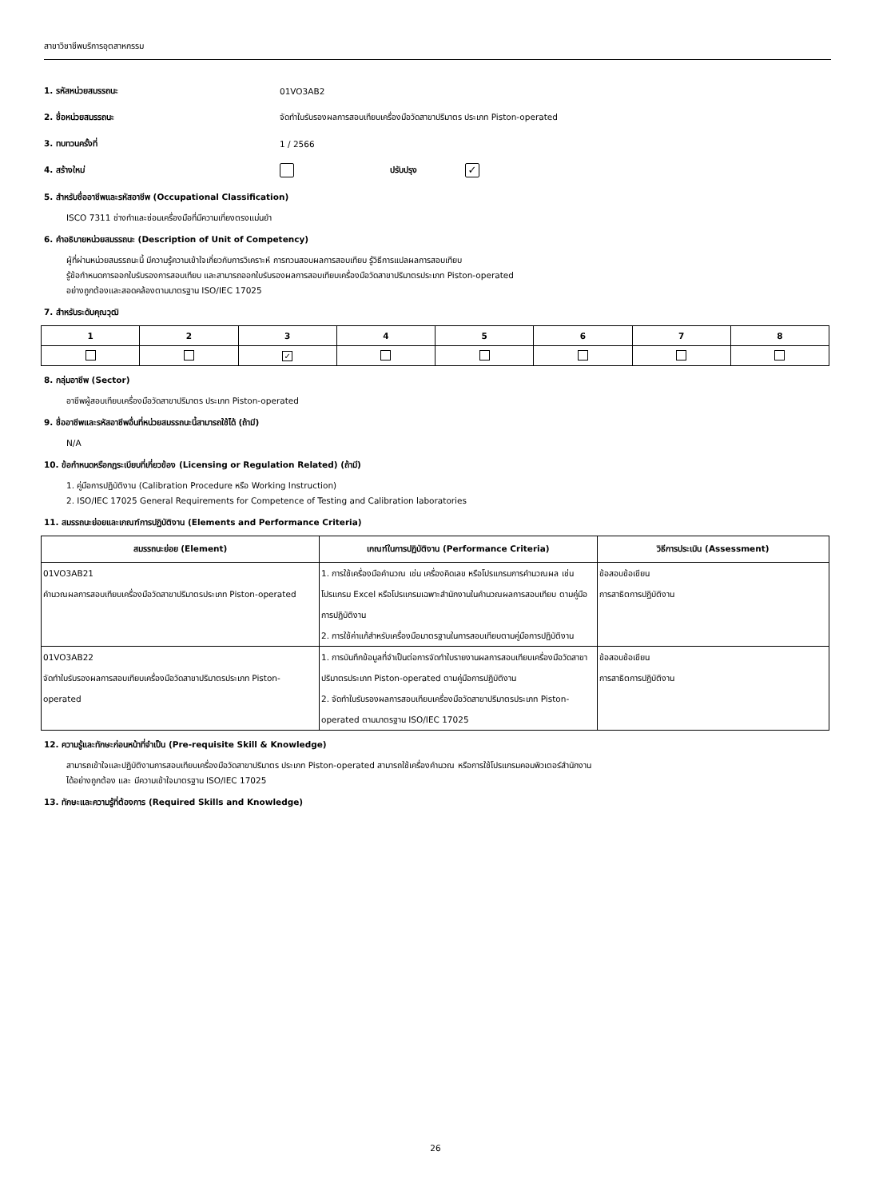สาขาวิชาชีพบริการอุตสาหกรรม
1. รหัสหน่วยสมรรถนะ 01VO3AB2
2. ชื่อหน่วยสมรรถนะ จัดทำใบรับรองผลการสอบเทียบเครื่องมือวัดสาขาปริมาตร ประเภท Piston-operated
3. ทบทวนครั้งที่ 1 / 2566
4. สร้างใหม่ ปรับปรุง ✓
5. สำหรับชื่ออาชีพและรหัสอาชีพ (Occupational Classification)
ISCO 7311 ช่างทำและซ่อมเครื่องมือที่มีความเที่ยงตรงแม่นยำ
6. คำอธิบายหน่วยสมรรถนะ (Description of Unit of Competency)
ผู้ที่ผ่านหน่วยสมรรถนะนี้ มีความรู้ความเข้าใจเกี่ยวกับการวิเคราะห์ การทวนสอบผลการสอบเทียบ รู้วิธีการแปลผลการสอบเทียบ
รู้ข้อกำหนดการออกใบรับรองการสอบเทียบ และสามารถออกใบรับรองผลการสอบเทียบเครื่องมือวัดสาขาปริมาตรประเภท Piston-operated
อย่างถูกต้องและสอดคล้องตามมาตรฐาน ISO/IEC 17025
7. สำหรับระดับคุณวุฒิ
| 1 | 2 | 3 | 4 | 5 | 6 | 7 | 8 |
| --- | --- | --- | --- | --- | --- | --- | --- |
| | | ✓ | | | | | |
8. กลุ่มอาชีพ (Sector)
อาชีพผู้สอบเทียบเครื่องมือวัดสาขาปริมาตร ประเภท Piston-operated
9. ชื่ออาชีพและรหัสอาชีพอื่นที่หน่วยสมรรถนะนี้สามารถใช้ได้ (ถ้ามี)
N/A
10. ข้อกำหนดหรือกฎระเบียบที่เกี่ยวข้อง (Licensing or Regulation Related) (ถ้ามี)
1. คู่มือการปฏิบัติงาน (Calibration Procedure หรือ Working Instruction)
2. ISO/IEC 17025 General Requirements for Competence of Testing and Calibration laboratories
11. สมรรถนะย่อยและเกณฑ์การปฏิบัติงาน (Elements and Performance Criteria)
| สมรรถนะย่อย (Element) | เกณฑ์ในการปฏิบัติงาน (Performance Criteria) | วิธีการประเมิน (Assessment) |
| --- | --- | --- |
| 01VO3AB21 คำนวณผลการสอบเทียบเครื่องมือวัดสาขาปริมาตรประเภท Piston-operated | 1. การใช้เครื่องมือคำนวณ เช่น เครื่องคิดเลข หรือโปรแกรมการคำนวณผล เช่น โปรแกรม Excel หรือโปรแกรมเฉพาะสำนักงานในคำนวณผลการสอบเทียบ ตามคู่มือการปฏิบัติงาน 2. การใช้ค่าแก้สำหรับเครื่องมือมาตรฐานในการสอบเทียบตามคู่มือการปฏิบัติงาน | ข้อสอบข้อเขียน การสาธิตการปฏิบัติงาน |
| 01VO3AB22 จัดทำใบรับรองผลการสอบเทียบเครื่องมือวัดสาขาปริมาตรประเภท Piston-operated | 1. การบันทึกข้อมูลที่จำเป็นต่อการจัดทำใบรายงานผลการสอบเทียบเครื่องมือวัดสาขาปริมาตรประเภท Piston-operated ตามคู่มือการปฏิบัติงาน 2. จัดทำใบรับรองผลการสอบเทียบเครื่องมือวัดสาขาปริมาตรประเภท Piston-operated ตามมาตรฐาน ISO/IEC 17025 | ข้อสอบข้อเขียน การสาธิตการปฏิบัติงาน |
12. ความรู้และทักษะก่อนหน้าที่จำเป็น (Pre-requisite Skill & Knowledge)
สามารถเข้าใจและปฏิบัติงานการสอบเทียบเครื่องมือวัดสาขาปริมาตร ประเภท Piston-operated สามารถใช้เครื่องคำนวณ หรือการใช้โปรแกรมคอมพิวเตอร์สำนักงาน
ได้อย่างถูกต้อง และ มีความเข้าใจมาตรฐาน ISO/IEC 17025
13. ทักษะและความรู้ที่ต้องการ (Required Skills and Knowledge)
26